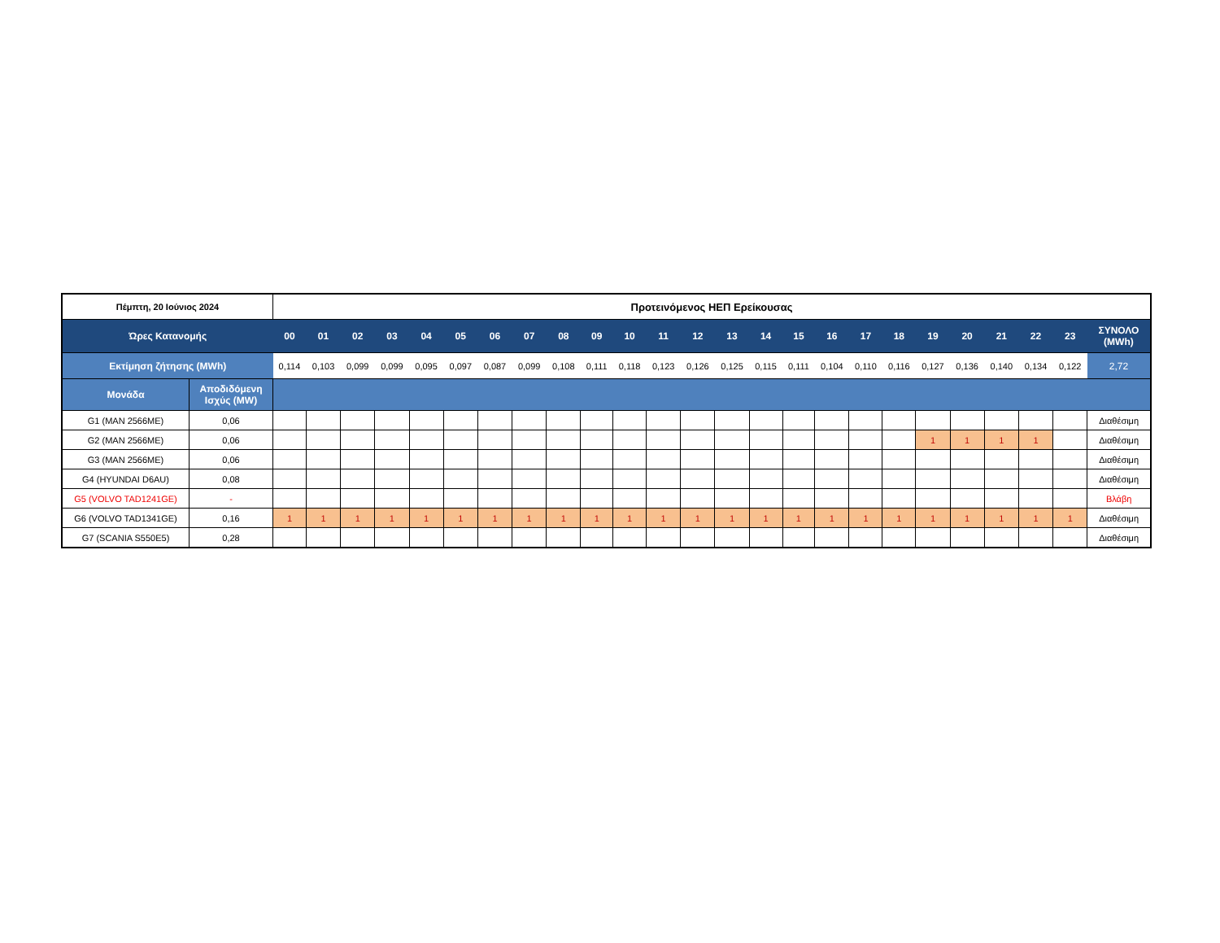| Πέμπτη, 20 Ιούνιος 2024 | | Προτεινόμενος ΗΕΠ Ερείκουσας | | | | | | | | | | | | | | | | | | | | | | | | |
| --- | --- | --- | --- | --- | --- | --- | --- | --- | --- | --- | --- | --- | --- | --- | --- | --- | --- | --- | --- | --- | --- | --- | --- | --- | --- | --- |
| Ώρες Κατανομής | | 00 | 01 | 02 | 03 | 04 | 05 | 06 | 07 | 08 | 09 | 10 | 11 | 12 | 13 | 14 | 15 | 16 | 17 | 18 | 19 | 20 | 21 | 22 | 23 | ΣΥΝΟΛΟ (MWh) |
| Εκτίμηση ζήτησης (MWh) | | 0,114 | 0,103 | 0,099 | 0,099 | 0,095 | 0,097 | 0,087 | 0,099 | 0,108 | 0,111 | 0,118 | 0,123 | 0,126 | 0,125 | 0,115 | 0,111 | 0,104 | 0,110 | 0,116 | 0,127 | 0,136 | 0,140 | 0,134 | 0,122 | 2,72 |
| Μονάδα | Αποδιδόμενη Ισχύς (MW) | | | | | | | | | | | | | | | | | | | | | | | | | |
| G1 (MAN 2566ME) | 0,06 | | | | | | | | | | | | | | | | | | | | | | | | | Διαθέσιμη |
| G2 (MAN 2566ME) | 0,06 | | | | | | | | | | | | | | | | | | | | 1 | 1 | 1 | 1 | | Διαθέσιμη |
| G3 (MAN 2566ME) | 0,06 | | | | | | | | | | | | | | | | | | | | | | | | | Διαθέσιμη |
| G4 (HYUNDAI D6AU) | 0,08 | | | | | | | | | | | | | | | | | | | | | | | | | Διαθέσιμη |
| G5 (VOLVO TAD1241GE) | - | | | | | | | | | | | | | | | | | | | | | | | | | Βλάβη |
| G6 (VOLVO TAD1341GE) | 0,16 | 1 | 1 | 1 | 1 | 1 | 1 | 1 | 1 | 1 | 1 | 1 | 1 | 1 | 1 | 1 | 1 | 1 | 1 | 1 | 1 | 1 | 1 | 1 | 1 | Διαθέσιμη |
| G7 (SCANIA S550E5) | 0,28 | | | | | | | | | | | | | | | | | | | | | | | | | Διαθέσιμη |